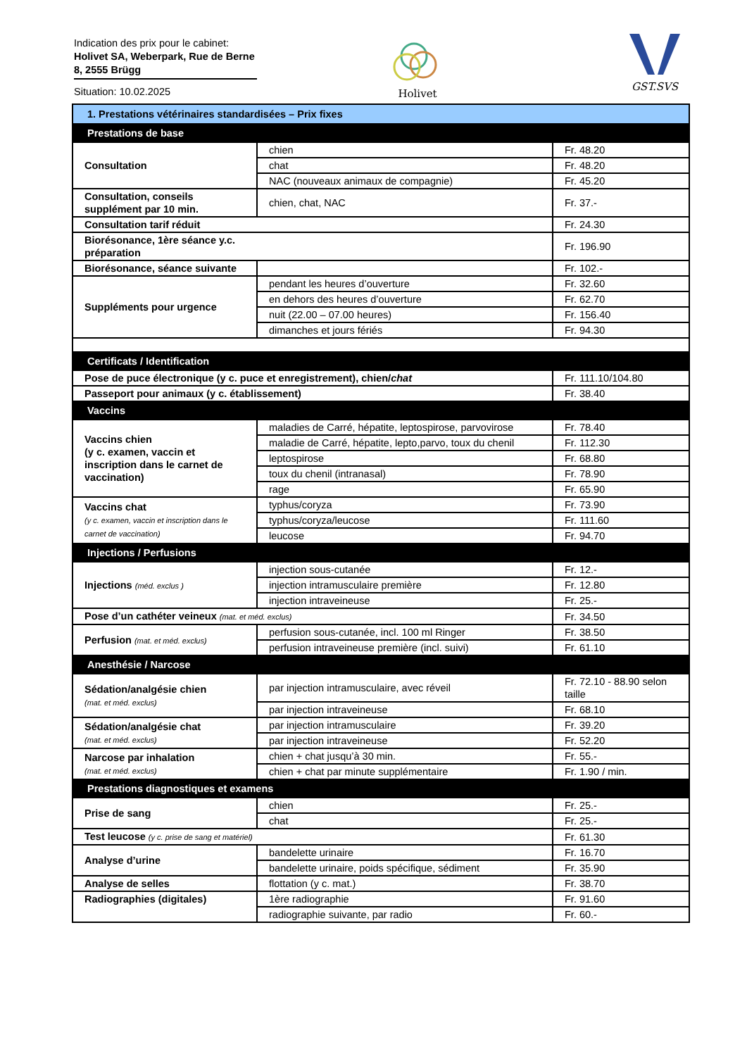Indication des prix pour le cabinet:
Holivet SA, Weberpark, Rue de Berne 8, 2555 Brügg
Situation: 10.02.2025
Holivet GST.SVS
| 1. Prestations vétérinaires standardisées – Prix fixes | | |
| Prestations de base | | |
| Consultation | chien | Fr. 48.20 |
| | chat | Fr. 48.20 |
| | NAC (nouveaux animaux de compagnie) | Fr. 45.20 |
| Consultation, conseils supplément par 10 min. | chien, chat, NAC | Fr. 37.- |
| Consultation tarif réduit | | Fr. 24.30 |
| Biorésonance, 1ère séance y.c. préparation | | Fr. 196.90 |
| Biorésonance, séance suivante | | Fr. 102.- |
| Suppléments pour urgence | pendant les heures d’ouverture | Fr. 32.60 |
| | en dehors des heures d’ouverture | Fr. 62.70 |
| | nuit (22.00 – 07.00 heures) | Fr. 156.40 |
| | dimanches et jours fériés | Fr. 94.30 |
| Certificats / Identification | | |
| Pose de puce électronique (y c. puce et enregistrement), chien/ chat | | Fr. 111.10/104.80 |
| Passeport pour animaux (y c. établissement) | | Fr. 38.40 |
| Vaccins | | |
| Vaccins chien (y c. examen, vaccin et inscription dans le carnet de vaccination) | maladies de Carré, hépatite, leptospirose, parvovirose | Fr. 78.40 |
| | maladie de Carré, hépatite, lepto,parvo, toux du chenil | Fr. 112.30 |
| | leptospirose | Fr. 68.80 |
| | toux du chenil (intranasal) | Fr. 78.90 |
| | rage | Fr. 65.90 |
| Vaccins chat (y c. examen, vaccin et inscription dans le carnet de vaccination) | typhus/coryza | Fr. 73.90 |
| | typhus/coryza/leucose | Fr. 111.60 |
| | leucose | Fr. 94.70 |
| Injections / Perfusions | | |
| Injections (méd. exclus ) | injection sous-cutanée | Fr. 12.- |
| | injection intramusculaire première | Fr. 12.80 |
| | injection intraveineuse | Fr. 25.- |
| Pose d’un cathéter veineux (mat. et méd. exclus) | | Fr. 34.50 |
| Perfusion (mat. et méd. exclus) | perfusion sous-cutanée, incl. 100 ml Ringer | Fr. 38.50 |
| | perfusion intraveineuse première (incl. suivi) | Fr. 61.10 |
| Anesthésie / Narcose | | |
| Sédation/analgésie chien (mat. et méd. exclus) | par injection intramusculaire, avec réveil | Fr. 72.10 - 88.90 selon taille |
| | par injection intraveineuse | Fr. 68.10 |
| Sédation/analgésie chat (mat. et méd. exclus) | par injection intramusculaire | Fr. 39.20 |
| | par injection intraveineuse | Fr. 52.20 |
| Narcose par inhalation (mat. et méd. exclus) | chien + chat jusqu’à 30 min. | Fr. 55.- |
| | chien + chat par minute supplémentaire | Fr. 1.90 / min. |
| Prestations diagnostiques et examens | | |
| Prise de sang | chien | Fr. 25.- |
| | chat | Fr. 25.- |
| Test leucose (y c. prise de sang et matériel) | | Fr. 61.30 |
| Analyse d’urine | bandelette urinaire | Fr. 16.70 |
| | bandelette urinaire, poids spécifique, sédiment | Fr. 35.90 |
| Analyse de selles | flottation (y c. mat.) | Fr. 38.70 |
| Radiographies (digitales) | 1ère radiographie | Fr. 91.60 |
| | radiographie suivante, par radio | Fr. 60.- |